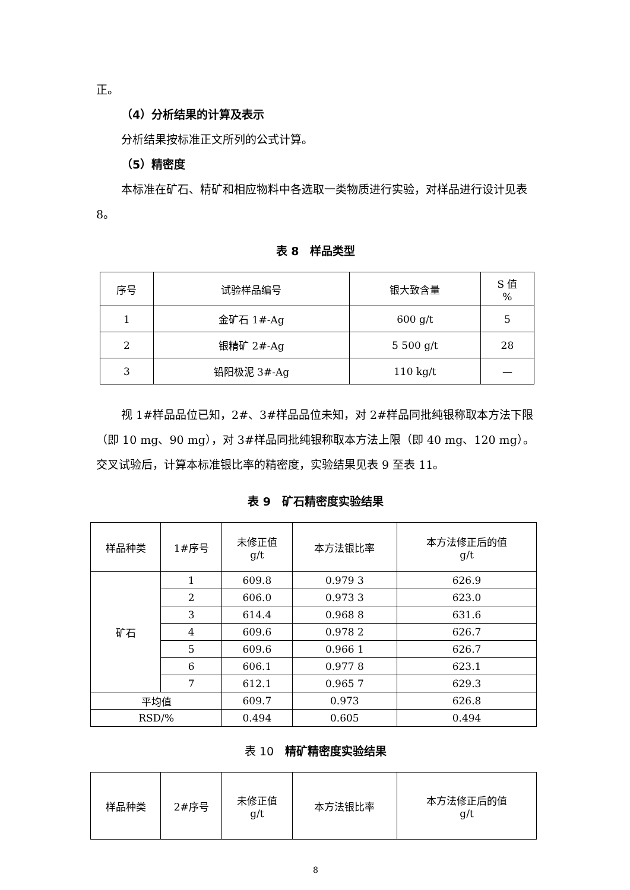正。
（4）分析结果的计算及表示
分析结果按标准正文所列的公式计算。
（5）精密度
本标准在矿石、精矿和相应物料中各选取一类物质进行实验，对样品进行设计见表 8。
表 8　样品类型
| 序号 | 试验样品编号 | 银大致含量 | S 值 % |
| 1 | 金矿石 1#-Ag | 600 g/t | 5 |
| 2 | 银精矿 2#-Ag | 5 500 g/t | 28 |
| 3 | 铅阳极泥 3#-Ag | 110 kg/t | — |
视 1#样品品位已知，2#、3#样品品位未知，对 2#样品同批纯银称取本方法下限（即 10 mg、90 mg），对 3#样品同批纯银称取本方法上限（即 40 mg、120 mg）。交叉试验后，计算本标准银比率的精密度，实验结果见表 9 至表 11。
表 9　矿石精密度实验结果
| 样品种类 | 1#序号 | 未修正值 g/t | 本方法银比率 | 本方法修正后的值 g/t |
| 矿石 | 1 | 609.8 | 0.979 3 | 626.9 |
| | 2 | 606.0 | 0.973 3 | 623.0 |
| | 3 | 614.4 | 0.968 8 | 631.6 |
| | 4 | 609.6 | 0.978 2 | 626.7 |
| | 5 | 609.6 | 0.966 1 | 626.7 |
| | 6 | 606.1 | 0.977 8 | 623.1 |
| | 7 | 612.1 | 0.965 7 | 629.3 |
| 平均值 | | 609.7 | 0.973 | 626.8 |
| RSD/% | | 0.494 | 0.605 | 0.494 |
表 10　精矿精密度实验结果
| 样品种类 | 2#序号 | 未修正值 g/t | 本方法银比率 | 本方法修正后的值 g/t |
8